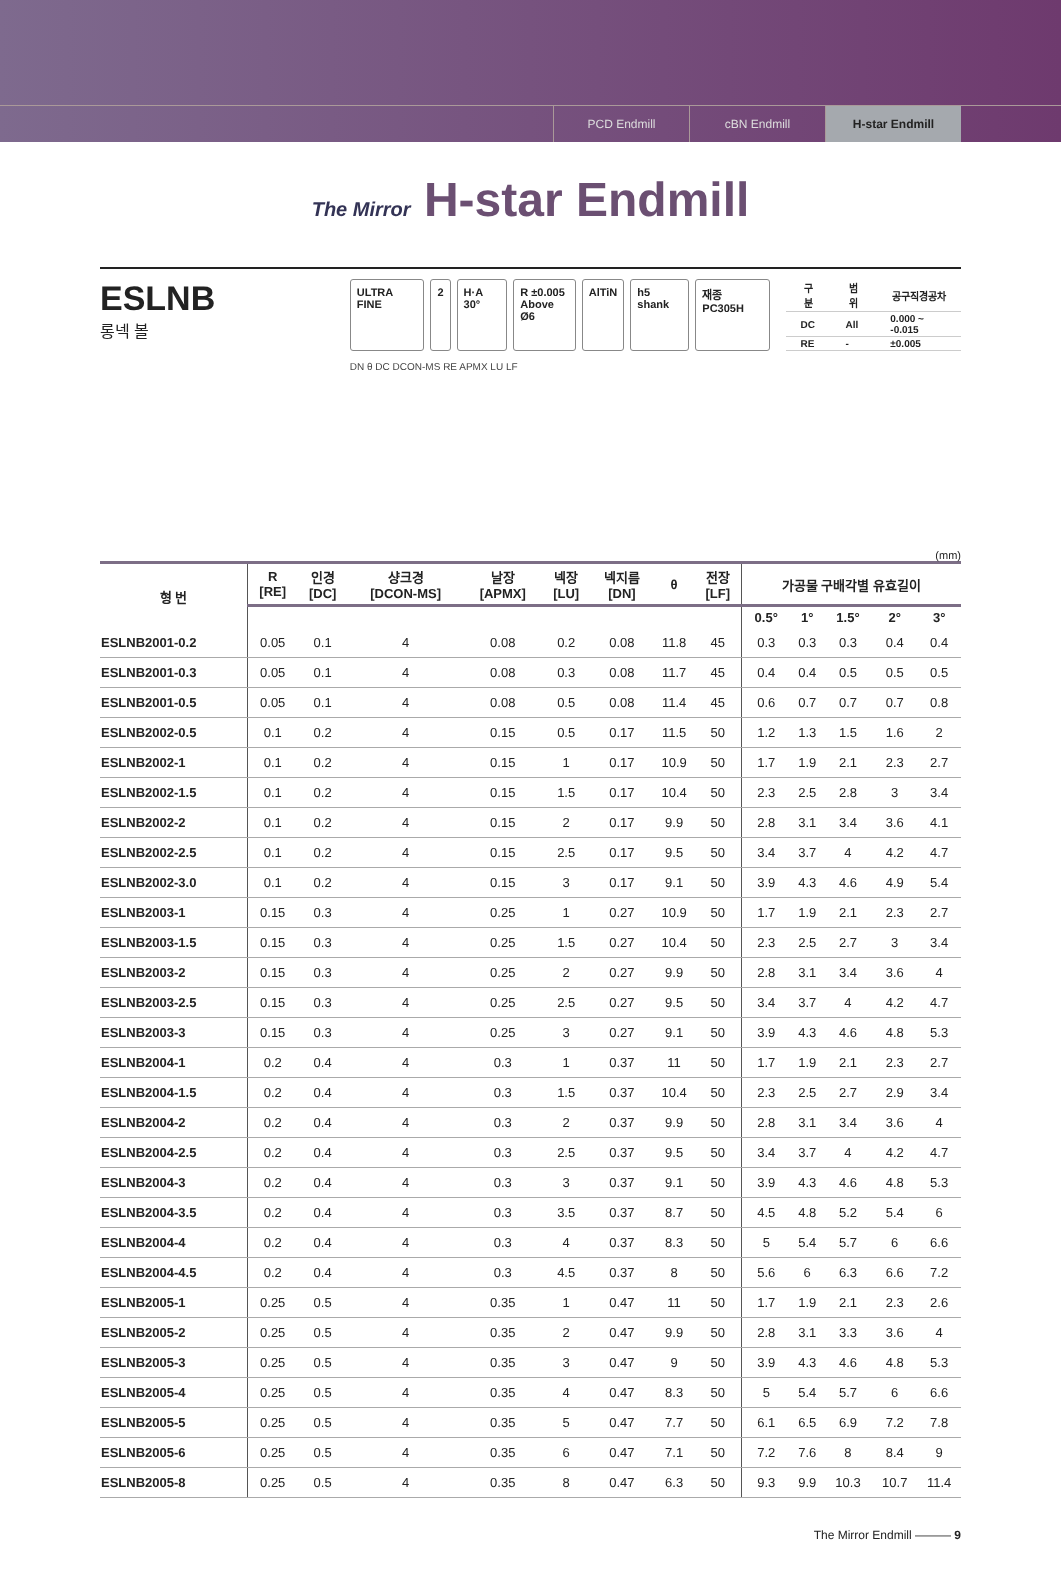PCD Endmill cBN Endmill H-star Endmill
The Mirror H-star Endmill
ESLNB
롱넥 볼
ULTRA FINE 2 H·A 30° R ±0.005
Above Ø6 AlTiN h5 shank 재종 PC305H
| 구분 | 범위 | 공구직경공차 |
| --- | --- | --- |
| DC | All | 0.000 ~ -0.015 |
| RE | - | ±0.005 |
DN θ DC DCON-MS RE APMX LU LF
(mm)
| 형 번 | R [RE] | 인경 [DC] | 샹크경 [DCON-MS] | 날장 [APMX] | 넥장 [LU] | 넥지름 [DN] | θ | 전장 [LF] | 가공물 구배각별 유효길이 | | | | |
| --- | --- | --- | --- | --- | --- | --- | --- | --- | --- | --- | --- | --- | --- |
| | | | | | | | | | 0.5° | 1° | 1.5° | 2° | 3° |
| ESLNB2001-0.2 | 0.05 | 0.1 | 4 | 0.08 | 0.2 | 0.08 | 11.8 | 45 | 0.3 | 0.3 | 0.3 | 0.4 | 0.4 |
| ESLNB2001-0.3 | 0.05 | 0.1 | 4 | 0.08 | 0.3 | 0.08 | 11.7 | 45 | 0.4 | 0.4 | 0.5 | 0.5 | 0.5 |
| ESLNB2001-0.5 | 0.05 | 0.1 | 4 | 0.08 | 0.5 | 0.08 | 11.4 | 45 | 0.6 | 0.7 | 0.7 | 0.7 | 0.8 |
| ESLNB2002-0.5 | 0.1 | 0.2 | 4 | 0.15 | 0.5 | 0.17 | 11.5 | 50 | 1.2 | 1.3 | 1.5 | 1.6 | 2 |
| ESLNB2002-1 | 0.1 | 0.2 | 4 | 0.15 | 1 | 0.17 | 10.9 | 50 | 1.7 | 1.9 | 2.1 | 2.3 | 2.7 |
| ESLNB2002-1.5 | 0.1 | 0.2 | 4 | 0.15 | 1.5 | 0.17 | 10.4 | 50 | 2.3 | 2.5 | 2.8 | 3 | 3.4 |
| ESLNB2002-2 | 0.1 | 0.2 | 4 | 0.15 | 2 | 0.17 | 9.9 | 50 | 2.8 | 3.1 | 3.4 | 3.6 | 4.1 |
| ESLNB2002-2.5 | 0.1 | 0.2 | 4 | 0.15 | 2.5 | 0.17 | 9.5 | 50 | 3.4 | 3.7 | 4 | 4.2 | 4.7 |
| ESLNB2002-3.0 | 0.1 | 0.2 | 4 | 0.15 | 3 | 0.17 | 9.1 | 50 | 3.9 | 4.3 | 4.6 | 4.9 | 5.4 |
| ESLNB2003-1 | 0.15 | 0.3 | 4 | 0.25 | 1 | 0.27 | 10.9 | 50 | 1.7 | 1.9 | 2.1 | 2.3 | 2.7 |
| ESLNB2003-1.5 | 0.15 | 0.3 | 4 | 0.25 | 1.5 | 0.27 | 10.4 | 50 | 2.3 | 2.5 | 2.7 | 3 | 3.4 |
| ESLNB2003-2 | 0.15 | 0.3 | 4 | 0.25 | 2 | 0.27 | 9.9 | 50 | 2.8 | 3.1 | 3.4 | 3.6 | 4 |
| ESLNB2003-2.5 | 0.15 | 0.3 | 4 | 0.25 | 2.5 | 0.27 | 9.5 | 50 | 3.4 | 3.7 | 4 | 4.2 | 4.7 |
| ESLNB2003-3 | 0.15 | 0.3 | 4 | 0.25 | 3 | 0.27 | 9.1 | 50 | 3.9 | 4.3 | 4.6 | 4.8 | 5.3 |
| ESLNB2004-1 | 0.2 | 0.4 | 4 | 0.3 | 1 | 0.37 | 11 | 50 | 1.7 | 1.9 | 2.1 | 2.3 | 2.7 |
| ESLNB2004-1.5 | 0.2 | 0.4 | 4 | 0.3 | 1.5 | 0.37 | 10.4 | 50 | 2.3 | 2.5 | 2.7 | 2.9 | 3.4 |
| ESLNB2004-2 | 0.2 | 0.4 | 4 | 0.3 | 2 | 0.37 | 9.9 | 50 | 2.8 | 3.1 | 3.4 | 3.6 | 4 |
| ESLNB2004-2.5 | 0.2 | 0.4 | 4 | 0.3 | 2.5 | 0.37 | 9.5 | 50 | 3.4 | 3.7 | 4 | 4.2 | 4.7 |
| ESLNB2004-3 | 0.2 | 0.4 | 4 | 0.3 | 3 | 0.37 | 9.1 | 50 | 3.9 | 4.3 | 4.6 | 4.8 | 5.3 |
| ESLNB2004-3.5 | 0.2 | 0.4 | 4 | 0.3 | 3.5 | 0.37 | 8.7 | 50 | 4.5 | 4.8 | 5.2 | 5.4 | 6 |
| ESLNB2004-4 | 0.2 | 0.4 | 4 | 0.3 | 4 | 0.37 | 8.3 | 50 | 5 | 5.4 | 5.7 | 6 | 6.6 |
| ESLNB2004-4.5 | 0.2 | 0.4 | 4 | 0.3 | 4.5 | 0.37 | 8 | 50 | 5.6 | 6 | 6.3 | 6.6 | 7.2 |
| ESLNB2005-1 | 0.25 | 0.5 | 4 | 0.35 | 1 | 0.47 | 11 | 50 | 1.7 | 1.9 | 2.1 | 2.3 | 2.6 |
| ESLNB2005-2 | 0.25 | 0.5 | 4 | 0.35 | 2 | 0.47 | 9.9 | 50 | 2.8 | 3.1 | 3.3 | 3.6 | 4 |
| ESLNB2005-3 | 0.25 | 0.5 | 4 | 0.35 | 3 | 0.47 | 9 | 50 | 3.9 | 4.3 | 4.6 | 4.8 | 5.3 |
| ESLNB2005-4 | 0.25 | 0.5 | 4 | 0.35 | 4 | 0.47 | 8.3 | 50 | 5 | 5.4 | 5.7 | 6 | 6.6 |
| ESLNB2005-5 | 0.25 | 0.5 | 4 | 0.35 | 5 | 0.47 | 7.7 | 50 | 6.1 | 6.5 | 6.9 | 7.2 | 7.8 |
| ESLNB2005-6 | 0.25 | 0.5 | 4 | 0.35 | 6 | 0.47 | 7.1 | 50 | 7.2 | 7.6 | 8 | 8.4 | 9 |
| ESLNB2005-8 | 0.25 | 0.5 | 4 | 0.35 | 8 | 0.47 | 6.3 | 50 | 9.3 | 9.9 | 10.3 | 10.7 | 11.4 |
The Mirror Endmill ——— 9